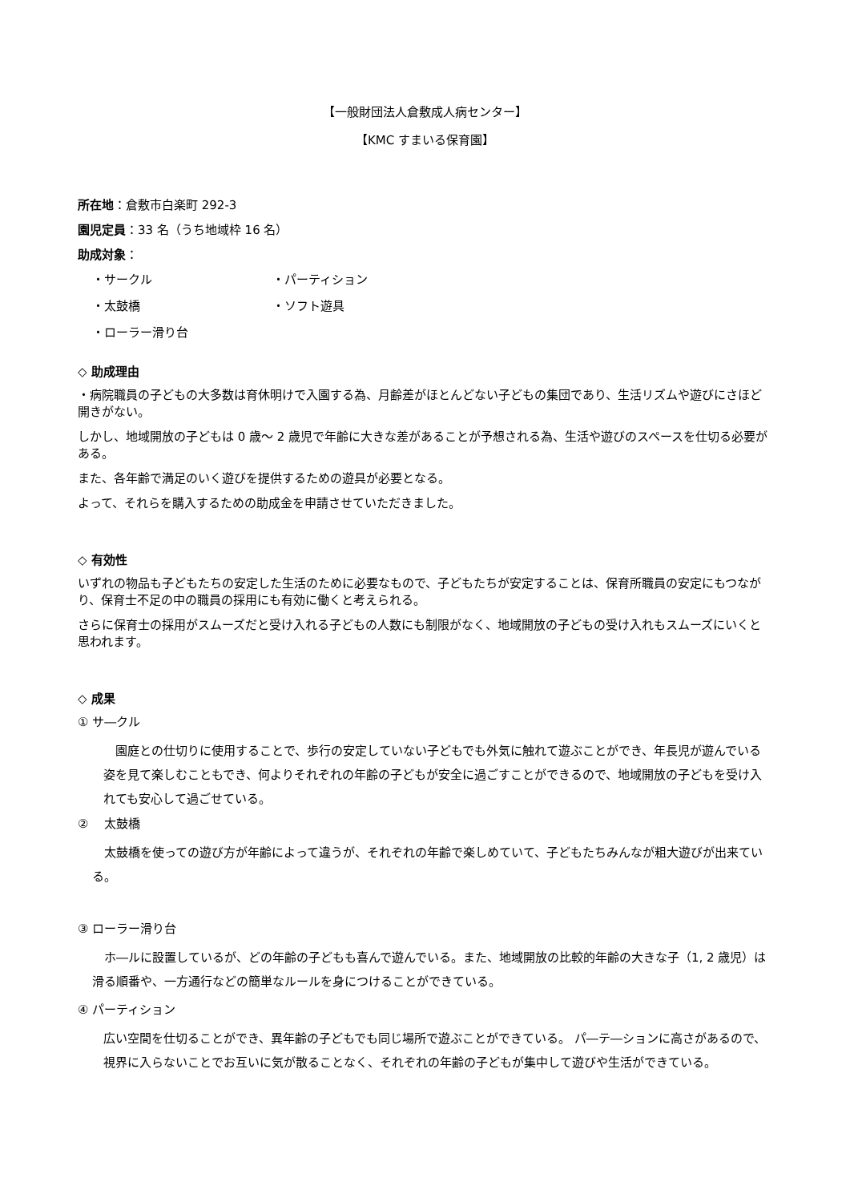【一般財団法人倉敷成人病センター】
【KMC すまいる保育園】
所在地：倉敷市白楽町 292-3
園児定員：33 名（うち地域枠 16 名）
助成対象：
・サークル
・パーティション
・太鼓橋
・ソフト遊具
・ローラー滑り台
◇ 助成理由
・病院職員の子どもの大多数は育休明けで入園する為、月齢差がほとんどない子どもの集団であり、生活リズムや遊びにさほど開きがない。
しかし、地域開放の子どもは 0 歳～ 2 歳児で年齢に大きな差があることが予想される為、生活や遊びのスペースを仕切る必要がある。
また、各年齢で満足のいく遊びを提供するための遊具が必要となる。
よって、それらを購入するための助成金を申請させていただきました。
◇ 有効性
いずれの物品も子どもたちの安定した生活のために必要なもので、子どもたちが安定することは、保育所職員の安定にもつながり、保育士不足の中の職員の採用にも有効に働くと考えられる。
さらに保育士の採用がスムーズだと受け入れる子どもの人数にも制限がなく、地域開放の子どもの受け入れもスムーズにいくと思われます。
◇ 成果
① サ―クル
　園庭との仕切りに使用することで、歩行の安定していない子どもでも外気に触れて遊ぶことができ、年長児が遊んでいる姿を見て楽しむこともでき、何よりそれぞれの年齢の子どもが安全に過ごすことができるので、地域開放の子どもを受け入れても安心して過ごせている。
②　 太鼓橋
　太鼓橋を使っての遊び方が年齢によって違うが、それぞれの年齢で楽しめていて、子どもたちみんなが粗大遊びが出来ている。
③ ローラー滑り台
　ホ―ルに設置しているが、どの年齢の子どもも喜んで遊んでいる。また、地域開放の比較的年齢の大きな子（1, 2 歳児）は滑る順番や、一方通行などの簡単なルールを身につけることができている。
④ パーティション
広い空間を仕切ることができ、異年齢の子どもでも同じ場所で遊ぶことができている。 パ―テ―ションに高さがあるので、視界に入らないことでお互いに気が散ることなく、それぞれの年齢の子どもが集中して遊びや生活ができている。